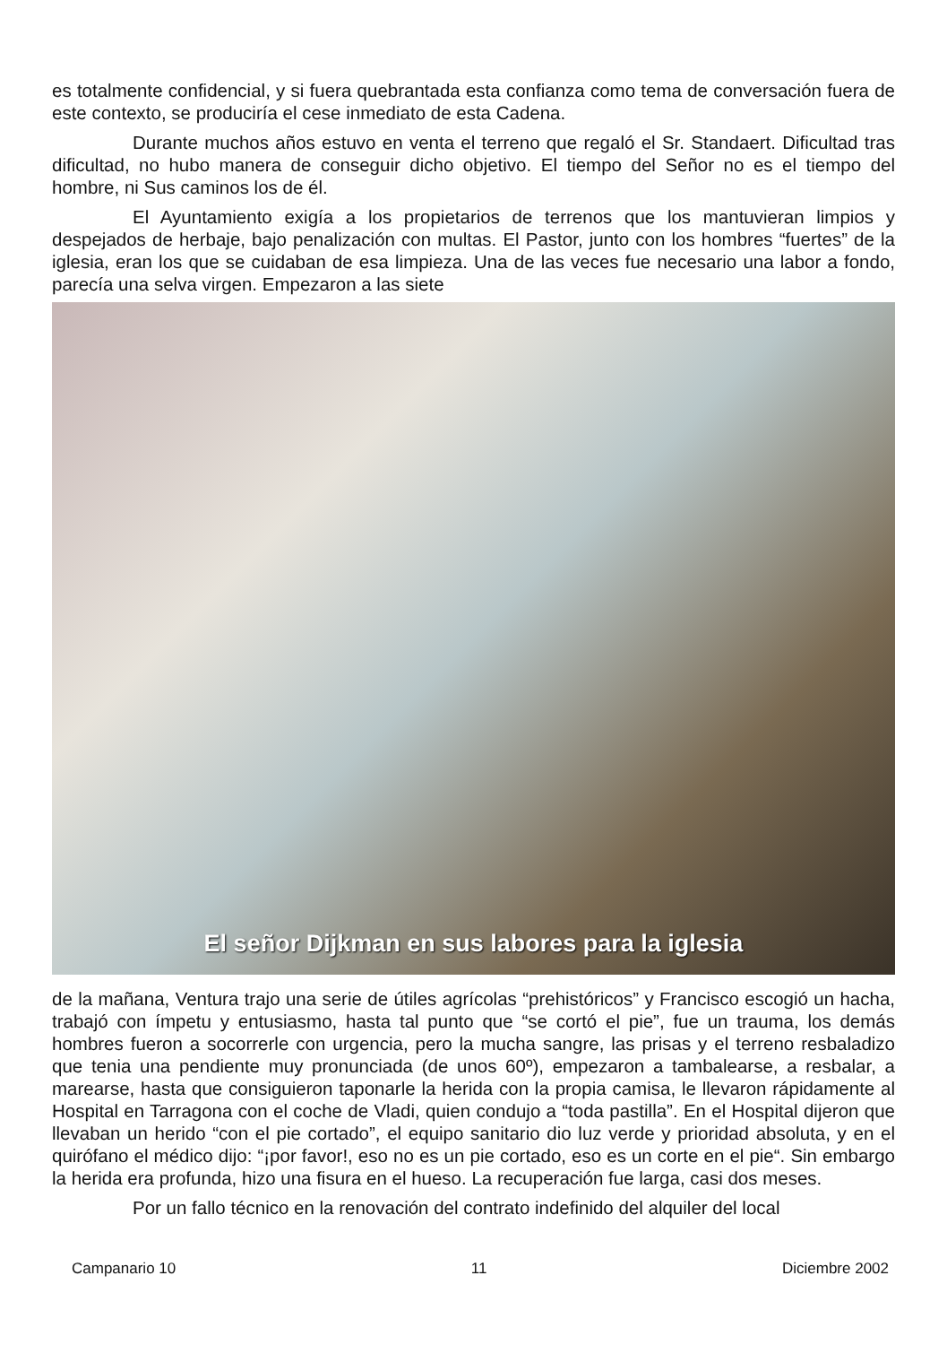es totalmente confidencial, y si fuera quebrantada esta confianza como tema de conversación fuera de este contexto, se produciría el cese inmediato de esta Cadena.
Durante muchos años estuvo en venta el terreno que regaló el Sr. Standaert. Dificultad tras dificultad, no hubo manera de conseguir dicho objetivo. El tiempo del Señor no es el tiempo del hombre, ni Sus caminos los de él.
El Ayuntamiento exigía a los propietarios de terrenos que los mantuvieran limpios y despejados de herbaje, bajo penalización con multas. El Pastor, junto con los hombres “fuertes” de la iglesia, eran los que se cuidaban de esa limpieza. Una de las veces fue necesario una labor a fondo, parecía una selva virgen. Empezaron a las siete
El señor Dijkman en sus labores para la iglesia
de la mañana, Ventura trajo una serie de útiles agrícolas “prehistóricos” y Francisco escogió un hacha, trabajó con ímpetu y entusiasmo, hasta tal punto que “se cortó el pie”, fue un trauma, los demás hombres fueron a socorrerle con urgencia, pero la mucha sangre, las prisas y el terreno resbaladizo que tenia una pendiente muy pronunciada (de unos 60º), empezaron a tambalearse, a resbalar, a marearse, hasta que consiguieron taponarle la herida con la propia camisa, le llevaron rápidamente al Hospital en Tarragona con el coche de Vladi, quien condujo a “toda pastilla”. En el Hospital dijeron que llevaban un herido “con el pie cortado”, el equipo sanitario dio luz verde y prioridad absoluta, y en el quirófano el médico dijo: “¡por favor!, eso no es un pie cortado, eso es un corte en el pie“. Sin embargo la herida era profunda, hizo una fisura en el hueso. La recuperación fue larga, casi dos meses.
Por un fallo técnico en la renovación del contrato indefinido del alquiler del local
Campanario 10 11 Diciembre 2002